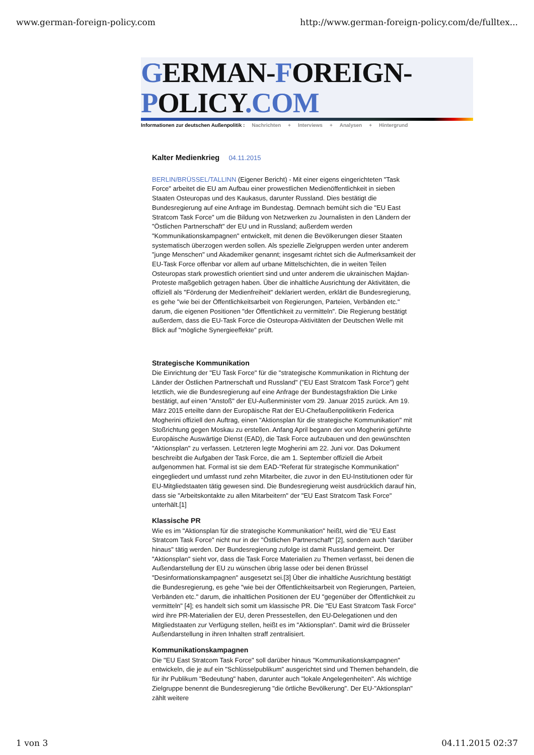www.german-foreign-policy.com http://www.german-foreign-policy.com/de/fulltex...
GERMAN-FOREIGN-POLICY.COM
Informationen zur deutschen Außenpolitik : Nachrichten + Interviews + Analysen + Hintergrund
Kalter Medienkrieg 04.11.2015
BERLIN/BRÜSSEL/TALLINN (Eigener Bericht) - Mit einer eigens eingerichteten "Task Force" arbeitet die EU am Aufbau einer prowestlichen Medienöffentlichkeit in sieben Staaten Osteuropas und des Kaukasus, darunter Russland. Dies bestätigt die Bundesregierung auf eine Anfrage im Bundestag. Demnach bemüht sich die "EU East Stratcom Task Force" um die Bildung von Netzwerken zu Journalisten in den Ländern der "Östlichen Partnerschaft" der EU und in Russland; außerdem werden "Kommunikationskampagnen" entwickelt, mit denen die Bevölkerungen dieser Staaten systematisch überzogen werden sollen. Als spezielle Zielgruppen werden unter anderem "junge Menschen" und Akademiker genannt; insgesamt richtet sich die Aufmerksamkeit der EU-Task Force offenbar vor allem auf urbane Mittelschichten, die in weiten Teilen Osteuropas stark prowestlich orientiert sind und unter anderem die ukrainischen Majdan-Proteste maßgeblich getragen haben. Über die inhaltliche Ausrichtung der Aktivitäten, die offiziell als "Förderung der Medienfreiheit" deklariert werden, erklärt die Bundesregierung, es gehe "wie bei der Öffentlichkeitsarbeit von Regierungen, Parteien, Verbänden etc." darum, die eigenen Positionen "der Öffentlichkeit zu vermitteln". Die Regierung bestätigt außerdem, dass die EU-Task Force die Osteuropa-Aktivitäten der Deutschen Welle mit Blick auf "mögliche Synergieeffekte" prüft.
Strategische Kommunikation
Die Einrichtung der "EU Task Force" für die "strategische Kommunikation in Richtung der Länder der Östlichen Partnerschaft und Russland" ("EU East Stratcom Task Force") geht letztlich, wie die Bundesregierung auf eine Anfrage der Bundestagsfraktion Die Linke bestätigt, auf einen "Anstoß" der EU-Außenminister vom 29. Januar 2015 zurück. Am 19. März 2015 erteilte dann der Europäische Rat der EU-Chefaußenpolitikerin Federica Mogherini offiziell den Auftrag, einen "Aktionsplan für die strategische Kommunikation" mit Stoßrichtung gegen Moskau zu erstellen. Anfang April begann der von Mogherini geführte Europäische Auswärtige Dienst (EAD), die Task Force aufzubauen und den gewünschten "Aktionsplan" zu verfassen. Letzteren legte Mogherini am 22. Juni vor. Das Dokument beschreibt die Aufgaben der Task Force, die am 1. September offiziell die Arbeit aufgenommen hat. Formal ist sie dem EAD-"Referat für strategische Kommunikation" eingegliedert und umfasst rund zehn Mitarbeiter, die zuvor in den EU-Institutionen oder für EU-Mitgliedstaaten tätig gewesen sind. Die Bundesregierung weist ausdrücklich darauf hin, dass sie "Arbeitskontakte zu allen Mitarbeitern" der "EU East Stratcom Task Force" unterhält.[1]
Klassische PR
Wie es im "Aktionsplan für die strategische Kommunikation" heißt, wird die "EU East Stratcom Task Force" nicht nur in der "Östlichen Partnerschaft" [2], sondern auch "darüber hinaus" tätig werden. Der Bundesregierung zufolge ist damit Russland gemeint. Der "Aktionsplan" sieht vor, dass die Task Force Materialien zu Themen verfasst, bei denen die Außendarstellung der EU zu wünschen übrig lasse oder bei denen Brüssel "Desinformationskampagnen" ausgesetzt sei.[3] Über die inhaltliche Ausrichtung bestätigt die Bundesregierung, es gehe "wie bei der Öffentlichkeitsarbeit von Regierungen, Parteien, Verbänden etc." darum, die inhaltlichen Positionen der EU "gegenüber der Öffentlichkeit zu vermitteln" [4]; es handelt sich somit um klassische PR. Die "EU East Stratcom Task Force" wird ihre PR-Materialien der EU, deren Pressestellen, den EU-Delegationen und den Mitgliedstaaten zur Verfügung stellen, heißt es im "Aktionsplan". Damit wird die Brüsseler Außendarstellung in ihren Inhalten straff zentralisiert.
Kommunikationskampagnen
Die "EU East Stratcom Task Force" soll darüber hinaus "Kommunikationskampagnen" entwickeln, die je auf ein "Schlüsselpublikum" ausgerichtet sind und Themen behandeln, die für ihr Publikum "Bedeutung" haben, darunter auch "lokale Angelegenheiten". Als wichtige Zielgruppe benennt die Bundesregierung "die örtliche Bevölkerung". Der EU-"Aktionsplan" zählt weitere
1 von 3 04.11.2015 02:37